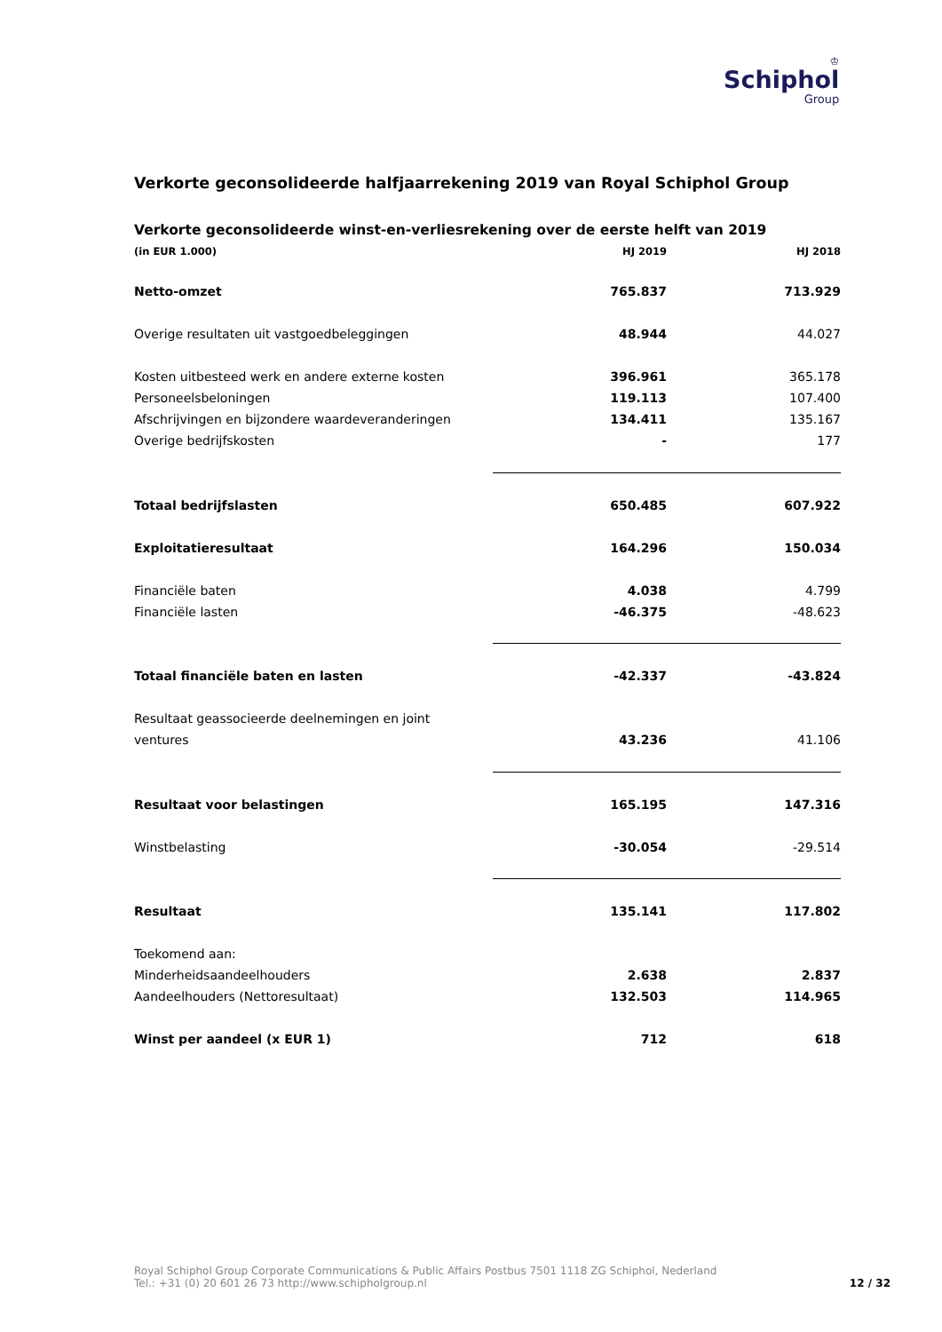♔
Schiphol
Group
Verkorte geconsolideerde halfjaarrekening 2019 van Royal Schiphol Group
Verkorte geconsolideerde winst-en-verliesrekening over de eerste helft van 2019
| (in EUR 1.000) | HJ 2019 | HJ 2018 |
| --- | --- | --- |
| Netto-omzet | 765.837 | 713.929 |
| Overige resultaten uit vastgoedbeleggingen | 48.944 | 44.027 |
| Kosten uitbesteed werk en andere externe kosten | 396.961 | 365.178 |
| Personeelsbeloningen | 119.113 | 107.400 |
| Afschrijvingen en bijzondere waardeveranderingen | 134.411 | 135.167 |
| Overige bedrijfskosten | - | 177 |
| Totaal bedrijfslasten | 650.485 | 607.922 |
| Exploitatieresultaat | 164.296 | 150.034 |
| Financiële baten | 4.038 | 4.799 |
| Financiële lasten | -46.375 | -48.623 |
| Totaal financiële baten en lasten | -42.337 | -43.824 |
| Resultaat geassocieerde deelnemingen en joint | | |
| ventures | 43.236 | 41.106 |
| Resultaat voor belastingen | 165.195 | 147.316 |
| Winstbelasting | -30.054 | -29.514 |
| Resultaat | 135.141 | 117.802 |
| Toekomend aan: | | |
| Minderheidsaandeelhouders | 2.638 | 2.837 |
| Aandeelhouders (Nettoresultaat) | 132.503 | 114.965 |
| Winst per aandeel (x EUR 1) | 712 | 618 |
Royal Schiphol Group Corporate Communications & Public Affairs Postbus 7501 1118 ZG Schiphol, Nederland
Tel.: +31 (0) 20 601 26 73 http://www.schipholgroup.nl
12 / 32